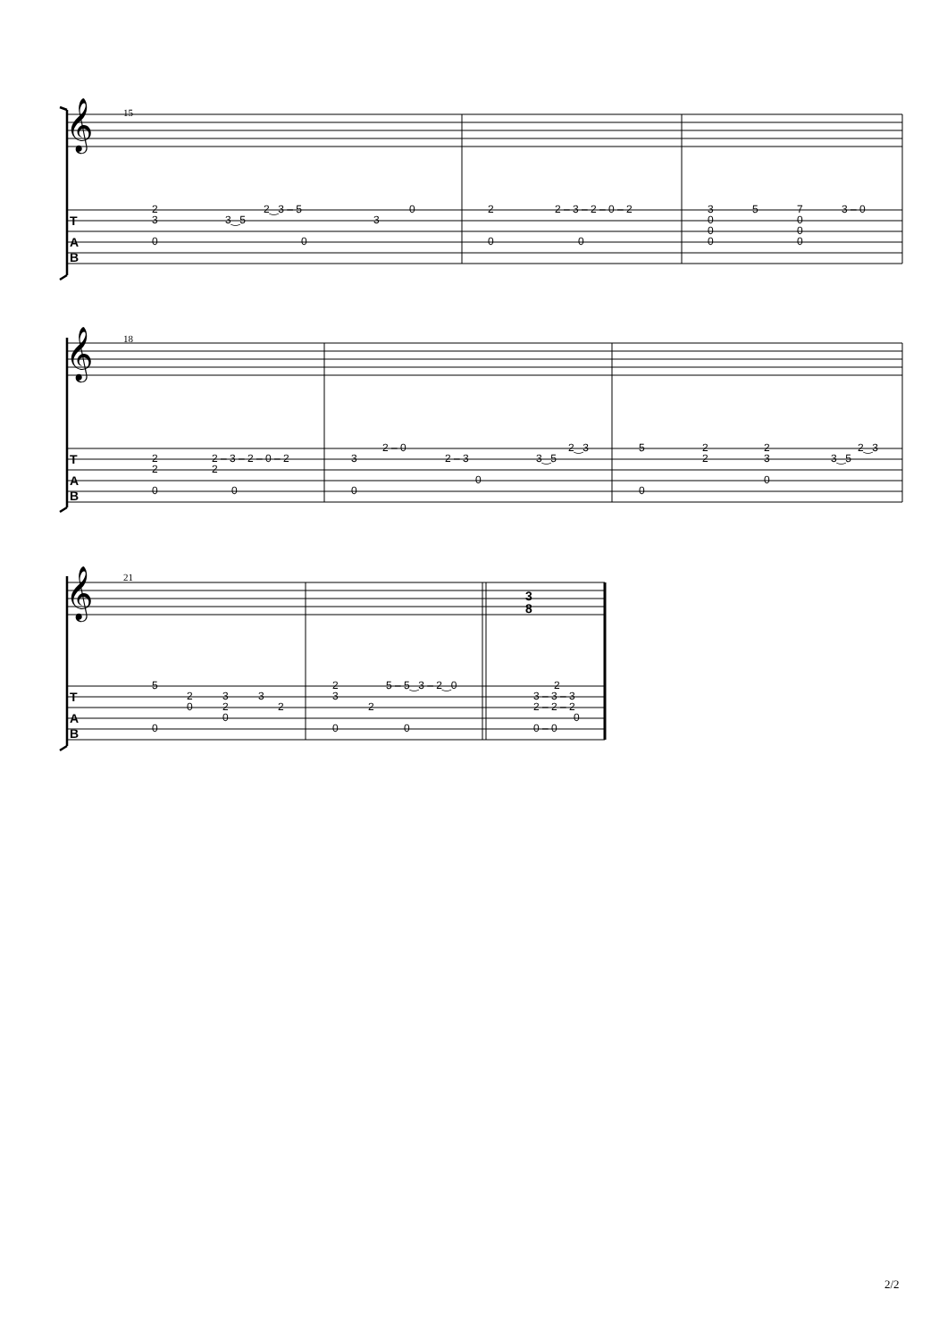15
18
21
2
3
0
3‿5
2‿3 – 5
0
3
0
2
0
2 – 3 – 2 – 0 – 2
0
3
0
0
0
5
7
0
0
0
3 – 0
2
2
0
2 – 3 – 2 – 0 – 2
2
0
3
0
2 – 0
2 – 3
0
3‿5
2‿3
5
2
2
2
3
0
0
3‿5
2‿3
5
0
2
0
3
2
0
3
2
2
3
0
2
5 – 5‿3 – 2‿0
0
2
3 – 3 – 3
2 – 2 – 2
0
0 – 0
T
A
B
T
A
B
T
A
B
𝄞
𝄞
𝄞
3
8
2/2